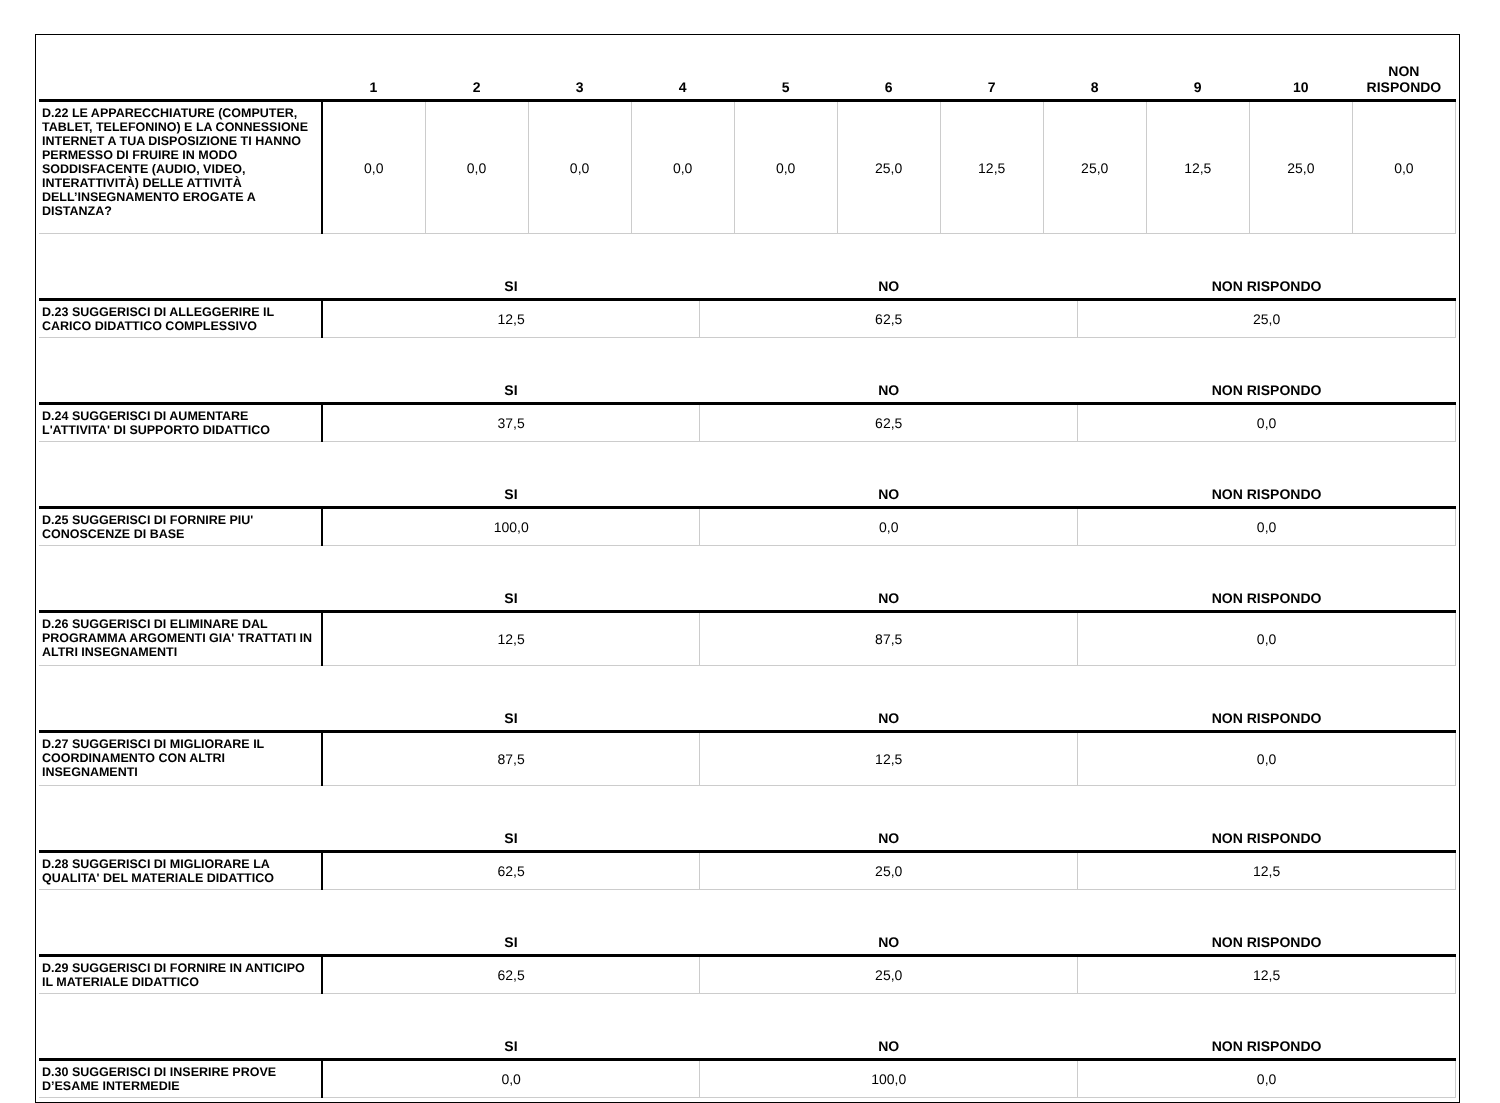| | 1 | 2 | 3 | 4 | 5 | 6 | 7 | 8 | 9 | 10 | NON RISPONDO |
| --- | --- | --- | --- | --- | --- | --- | --- | --- | --- | --- | --- |
| D.22 LE APPARECCHIATURE (COMPUTER, TABLET, TELEFONINO) E LA CONNESSIONE INTERNET A TUA DISPOSIZIONE TI HANNO PERMESSO DI FRUIRE IN MODO SODDISFACENTE (AUDIO, VIDEO, INTERATTIVITÀ) DELLE ATTIVITÀ DELL’INSEGNAMENTO EROGATE A DISTANZA? | 0,0 | 0,0 | 0,0 | 0,0 | 0,0 | 25,0 | 12,5 | 25,0 | 12,5 | 25,0 | 0,0 |
| | SI | NO | NON RISPONDO |
| --- | --- | --- | --- |
| D.23 SUGGERISCI DI ALLEGGERIRE IL CARICO DIDATTICO COMPLESSIVO | 12,5 | 62,5 | 25,0 |
| | SI | NO | NON RISPONDO |
| D.24 SUGGERISCI DI AUMENTARE L'ATTIVITA' DI SUPPORTO DIDATTICO | 37,5 | 62,5 | 0,0 |
| | SI | NO | NON RISPONDO |
| D.25 SUGGERISCI DI FORNIRE PIU' CONOSCENZE DI BASE | 100,0 | 0,0 | 0,0 |
| | SI | NO | NON RISPONDO |
| D.26 SUGGERISCI DI ELIMINARE DAL PROGRAMMA ARGOMENTI GIA' TRATTATI IN ALTRI INSEGNAMENTI | 12,5 | 87,5 | 0,0 |
| | SI | NO | NON RISPONDO |
| D.27 SUGGERISCI DI MIGLIORARE IL COORDINAMENTO CON ALTRI INSEGNAMENTI | 87,5 | 12,5 | 0,0 |
| | SI | NO | NON RISPONDO |
| D.28 SUGGERISCI DI MIGLIORARE LA QUALITA' DEL MATERIALE DIDATTICO | 62,5 | 25,0 | 12,5 |
| | SI | NO | NON RISPONDO |
| D.29 SUGGERISCI DI FORNIRE IN ANTICIPO IL MATERIALE DIDATTICO | 62,5 | 25,0 | 12,5 |
| | SI | NO | NON RISPONDO |
| D.30 SUGGERISCI DI INSERIRE PROVE D’ESAME INTERMEDIE | 0,0 | 100,0 | 0,0 |